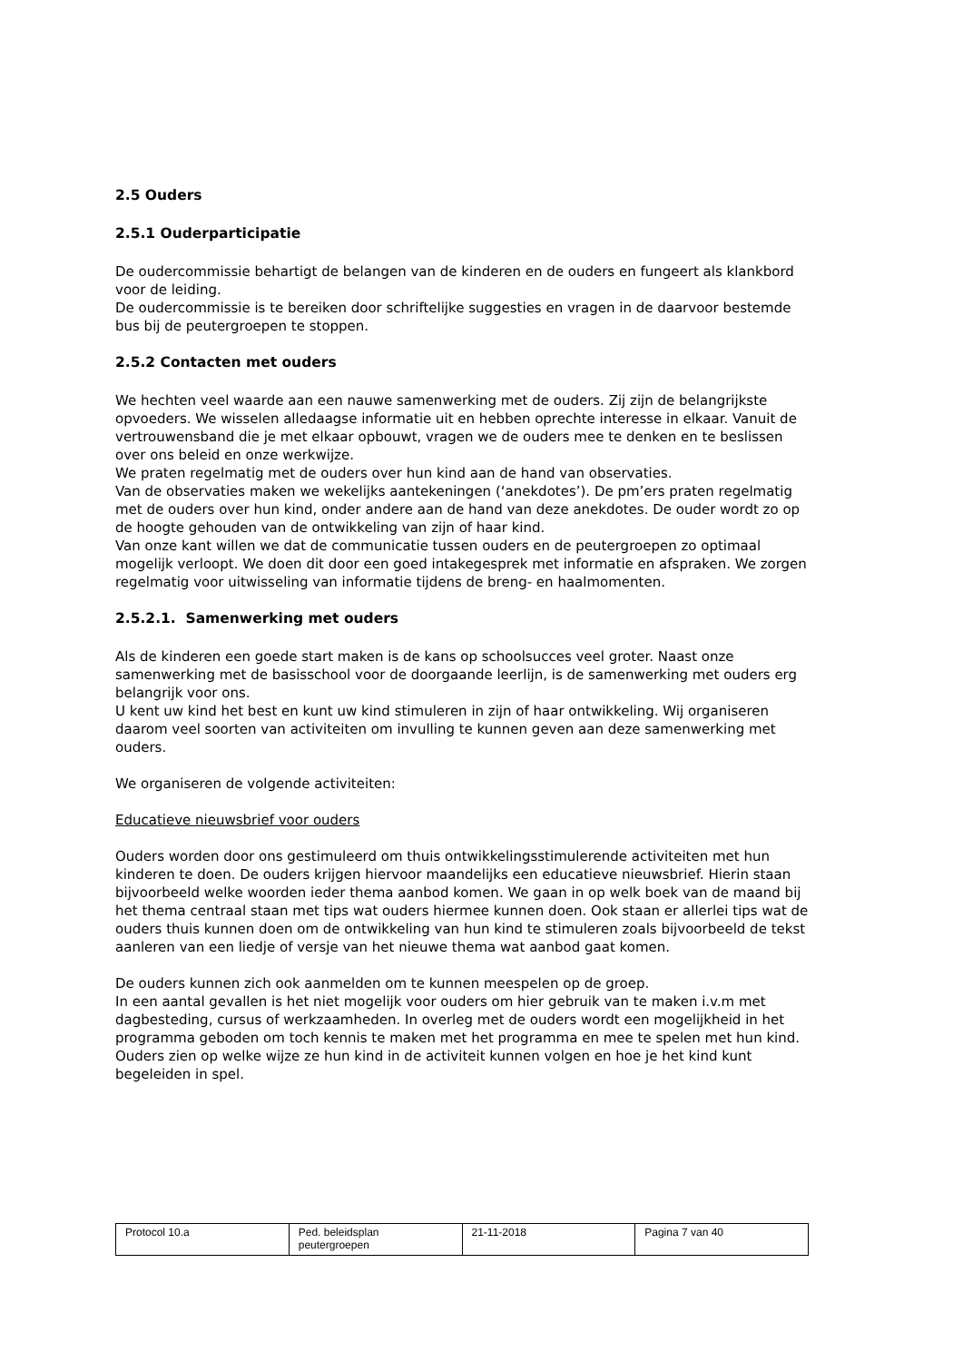2.5 Ouders
2.5.1 Ouderparticipatie
De oudercommissie behartigt de belangen van de kinderen en de ouders en fungeert als klankbord voor de leiding.
De oudercommissie is te bereiken door schriftelijke suggesties en vragen in de daarvoor bestemde bus bij de peutergroepen te stoppen.
2.5.2 Contacten met ouders
We hechten veel waarde aan een nauwe samenwerking met de ouders. Zij zijn de belangrijkste opvoeders. We wisselen alledaagse informatie uit en hebben oprechte interesse in elkaar. Vanuit de vertrouwensband die je met elkaar opbouwt, vragen we de ouders mee te denken en te beslissen over ons beleid en onze werkwijze.
We praten regelmatig met de ouders over hun kind aan de hand van observaties.
Van de observaties maken we wekelijks aantekeningen (‘anekdotes’). De pm’ers praten regelmatig met de ouders over hun kind, onder andere aan de hand van deze anekdotes. De ouder wordt zo op de hoogte gehouden van de ontwikkeling van zijn of haar kind.
Van onze kant willen we dat de communicatie tussen ouders en de peutergroepen zo optimaal mogelijk verloopt. We doen dit door een goed intakegesprek met informatie en afspraken. We zorgen regelmatig voor uitwisseling van informatie tijdens de breng- en haalmomenten.
2.5.2.1. Samenwerking met ouders
Als de kinderen een goede start maken is de kans op schoolsucces veel groter. Naast onze samenwerking met de basisschool voor de doorgaande leerlijn, is de samenwerking met ouders erg belangrijk voor ons.
U kent uw kind het best en kunt uw kind stimuleren in zijn of haar ontwikkeling. Wij organiseren daarom veel soorten van activiteiten om invulling te kunnen geven aan deze samenwerking met ouders.
We organiseren de volgende activiteiten:
Educatieve nieuwsbrief voor ouders
Ouders worden door ons gestimuleerd om thuis ontwikkelingsstimulerende activiteiten met hun kinderen te doen. De ouders krijgen hiervoor maandelijks een educatieve nieuwsbrief. Hierin staan bijvoorbeeld welke woorden ieder thema aanbod komen. We gaan in op welk boek van de maand bij het thema centraal staan met tips wat ouders hiermee kunnen doen. Ook staan er allerlei tips wat de ouders thuis kunnen doen om de ontwikkeling van hun kind te stimuleren zoals bijvoorbeeld de tekst aanleren van een liedje of versje van het nieuwe thema wat aanbod gaat komen.
De ouders kunnen zich ook aanmelden om te kunnen meespelen op de groep.
In een aantal gevallen is het niet mogelijk voor ouders om hier gebruik van te maken i.v.m met dagbesteding, cursus of werkzaamheden. In overleg met de ouders wordt een mogelijkheid in het programma geboden om toch kennis te maken met het programma en mee te spelen met hun kind. Ouders zien op welke wijze ze hun kind in de activiteit kunnen volgen en hoe je het kind kunt begeleiden in spel.
| Protocol 10.a | Ped. beleidsplan peutergroepen | 21-11-2018 | Pagina 7 van 40 |